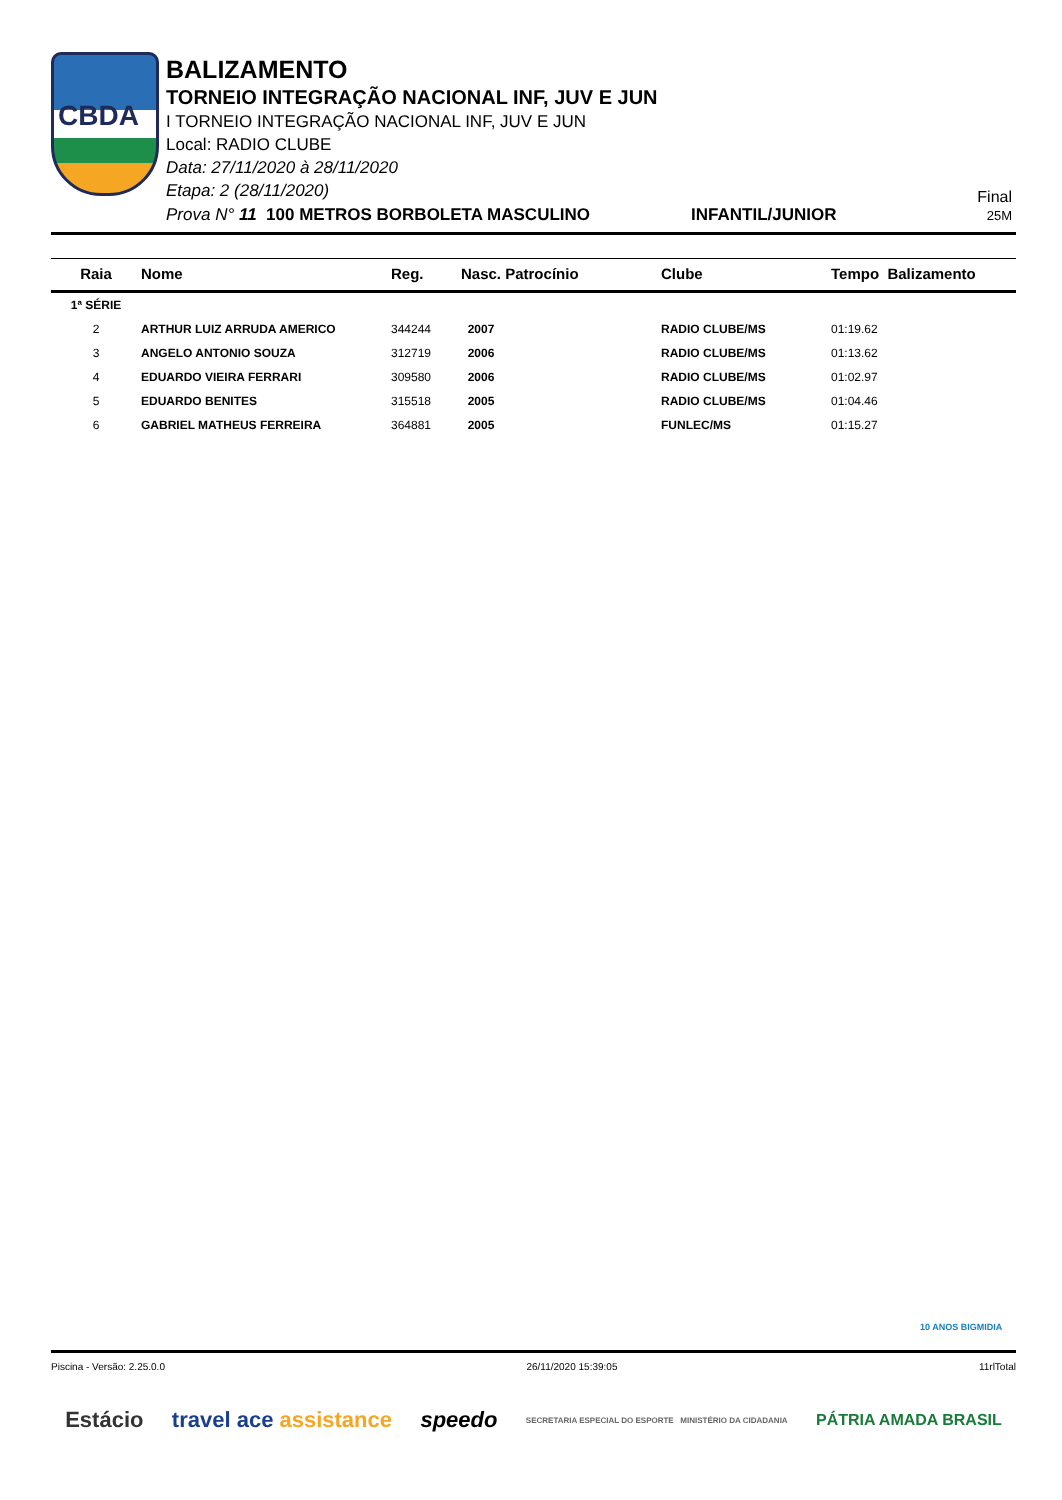CBDA
BALIZAMENTO
TORNEIO INTEGRAÇÃO NACIONAL INF, JUV E JUN
I TORNEIO INTEGRAÇÃO NACIONAL INF, JUV E JUN
Local: RADIO CLUBE
Data: 27/11/2020 à 28/11/2020
Etapa: 2 (28/11/2020)
Prova N° 11 100 METROS BORBOLETA MASCULINO INFANTIL/JUNIOR
Final
25M
| Raia | Nome | Reg. | Nasc. Patrocínio | Clube | Tempo Balizamento |
| --- | --- | --- | --- | --- | --- |
| 1ª SÉRIE | | | | | |
| 2 | ARTHUR LUIZ ARRUDA AMERICO | 344244 | 2007 | RADIO CLUBE/MS | 01:19.62 |
| 3 | ANGELO ANTONIO SOUZA | 312719 | 2006 | RADIO CLUBE/MS | 01:13.62 |
| 4 | EDUARDO VIEIRA FERRARI | 309580 | 2006 | RADIO CLUBE/MS | 01:02.97 |
| 5 | EDUARDO BENITES | 315518 | 2005 | RADIO CLUBE/MS | 01:04.46 |
| 6 | GABRIEL MATHEUS FERREIRA | 364881 | 2005 | FUNLEC/MS | 01:15.27 |
10 ANOS BIGMIDIA
Piscina - Versão: 2.25.0.0 26/11/2020 15:39:05 11rlTotal
Estácio travel ace assistance speedo SECRETARIA ESPECIAL DO ESPORTE MINISTÉRIO DA CIDADANIA PÁTRIA AMADA BRASIL